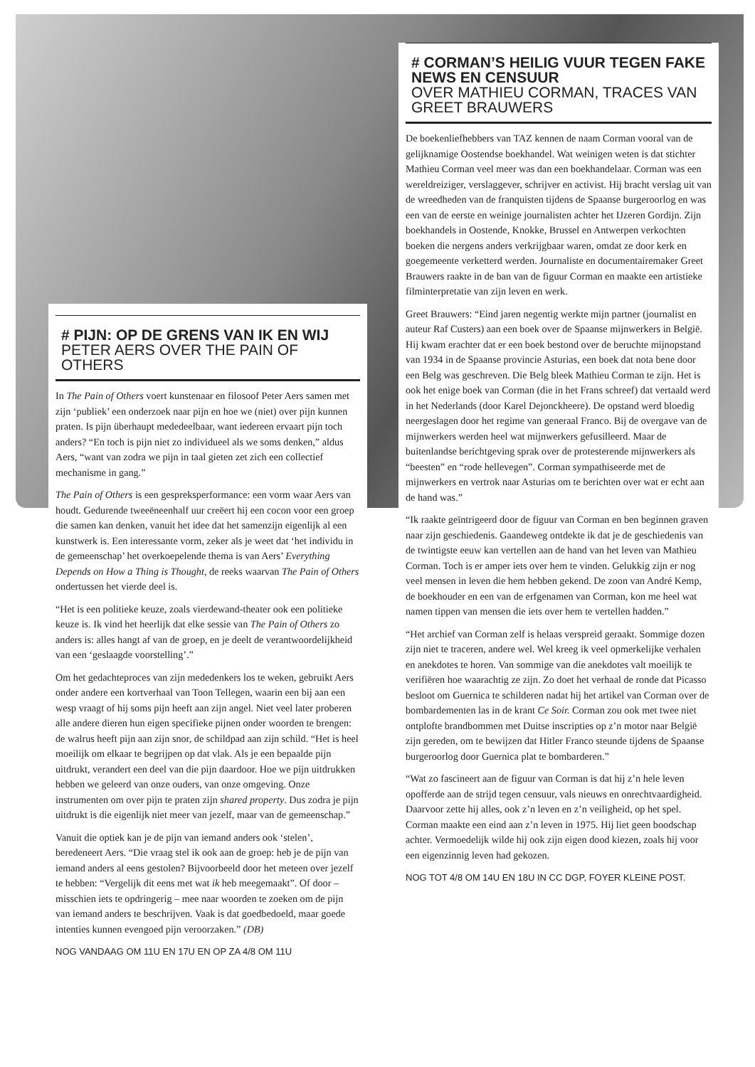# CORMAN’S HEILIG VUUR TEGEN FAKE NEWS EN CENSUUR
OVER MATHIEU CORMAN, TRACES VAN GREET BRAUWERS
De boekenliefhebbers van TAZ kennen de naam Corman vooral van de gelijknamige Oostendse boekhandel. Wat weinigen weten is dat stichter Mathieu Corman veel meer was dan een boekhandelaar. Corman was een wereldreiziger, verslaggever, schrijver en activist. Hij bracht verslag uit van de wreedheden van de franquisten tijdens de Spaanse burgeroorlog en was een van de eerste en weinige journalisten achter het IJzeren Gordijn. Zijn boekhandels in Oostende, Knokke, Brussel en Antwerpen verkochten boeken die nergens anders verkrijgbaar waren, omdat ze door kerk en goegemeente verketterd werden. Journaliste en documentairemaker Greet Brauwers raakte in de ban van de figuur Corman en maakte een artistieke filminterpretatie van zijn leven en werk.
Greet Brauwers: “Eind jaren negentig werkte mijn partner (journalist en auteur Raf Custers) aan een boek over de Spaanse mijnwerkers in België. Hij kwam erachter dat er een boek bestond over de beruchte mijnopstand van 1934 in de Spaanse provincie Asturias, een boek dat nota bene door een Belg was geschreven. Die Belg bleek Mathieu Corman te zijn. Het is ook het enige boek van Corman (die in het Frans schreef) dat vertaald werd in het Nederlands (door Karel Dejonckheere). De opstand werd bloedig neergeslagen door het regime van generaal Franco. Bij de overgave van de mijnwerkers werden heel wat mijnwerkers gefusilleerd. Maar de buitenlandse berichtgeving sprak over de protesterende mijnwerkers als “beesten” en “rode hellevegen”. Corman sympathiseerde met de mijnwerkers en vertrok naar Asturias om te berichten over wat er echt aan de hand was.”
“Ik raakte geïntrigeerd door de figuur van Corman en ben beginnen graven naar zijn geschiedenis. Gaandeweg ontdekte ik dat je de geschiedenis van de twintigste eeuw kan vertellen aan de hand van het leven van Mathieu Corman. Toch is er amper iets over hem te vinden. Gelukkig zijn er nog veel mensen in leven die hem hebben gekend. De zoon van André Kemp, de boekhouder en een van de erfgenamen van Corman, kon me heel wat namen tippen van mensen die iets over hem te vertellen hadden.”
“Het archief van Corman zelf is helaas verspreid geraakt. Sommige dozen zijn niet te traceren, andere wel. Wel kreeg ik veel opmerkelijke verhalen en anekdotes te horen. Van sommige van die anekdotes valt moeilijk te verifiëren hoe waarachtig ze zijn. Zo doet het verhaal de ronde dat Picasso besloot om Guernica te schilderen nadat hij het artikel van Corman over de bombardementen las in de krant Ce Soir. Corman zou ook met twee niet ontplofte brandbommen met Duitse inscripties op z’n motor naar België zijn gereden, om te bewijzen dat Hitler Franco steunde tijdens de Spaanse burgeroorlog door Guernica plat te bombarderen.”
“Wat zo fascineert aan de figuur van Corman is dat hij z’n hele leven opofferde aan de strijd tegen censuur, vals nieuws en onrechtvaardigheid. Daarvoor zette hij alles, ook z’n leven en z’n veiligheid, op het spel. Corman maakte een eind aan z’n leven in 1975. Hij liet geen boodschap achter. Vermoedelijk wilde hij ook zijn eigen dood kiezen, zoals hij voor een eigenzinnig leven had gekozen.
NOG TOT 4/8 OM 14U EN 18U IN CC DGP, FOYER KLEINE POST.
# PIJN: OP DE GRENS VAN IK EN WIJ
PETER AERS OVER THE PAIN OF OTHERS
In The Pain of Others voert kunstenaar en filosoof Peter Aers samen met zijn ‘publiek’ een onderzoek naar pijn en hoe we (niet) over pijn kunnen praten. Is pijn überhaupt mededeelbaar, want iedereen ervaart pijn toch anders? “En toch is pijn niet zo individueel als we soms denken,” aldus Aers, “want van zodra we pijn in taal gieten zet zich een collectief mechanisme in gang.”
The Pain of Others is een gespreksperformance: een vorm waar Aers van houdt. Gedurende tweeëneenhalf uur creëert hij een cocon voor een groep die samen kan denken, vanuit het idee dat het samenzijn eigenlijk al een kunstwerk is. Een interessante vorm, zeker als je weet dat ‘het individu in de gemeenschap’ het overkoepelende thema is van Aers’ Everything Depends on How a Thing is Thought, de reeks waarvan The Pain of Others ondertussen het vierde deel is.
“Het is een politieke keuze, zoals vierdewand-theater ook een politieke keuze is. Ik vind het heerlijk dat elke sessie van The Pain of Others zo anders is: alles hangt af van de groep, en je deelt de verantwoordelijkheid van een ‘geslaagde voorstelling’.”
Om het gedachteproces van zijn mededenkers los te weken, gebruikt Aers onder andere een kortverhaal van Toon Tellegen, waarin een bij aan een wesp vraagt of hij soms pijn heeft aan zijn angel. Niet veel later proberen alle andere dieren hun eigen specifieke pijnen onder woorden te brengen: de walrus heeft pijn aan zijn snor, de schildpad aan zijn schild. “Het is heel moeilijk om elkaar te begrijpen op dat vlak. Als je een bepaalde pijn uitdrukt, verandert een deel van die pijn daardoor. Hoe we pijn uitdrukken hebben we geleerd van onze ouders, van onze omgeving. Onze instrumenten om over pijn te praten zijn shared property. Dus zodra je pijn uitdrukt is die eigenlijk niet meer van jezelf, maar van de gemeenschap.”
Vanuit die optiek kan je de pijn van iemand anders ook ‘stelen’, beredeneert Aers. “Die vraag stel ik ook aan de groep: heb je de pijn van iemand anders al eens gestolen? Bijvoorbeeld door het meteen over jezelf te hebben: “Vergelijk dit eens met wat ik heb meegemaakt”. Of door – misschien iets te opdringerig – mee naar woorden te zoeken om de pijn van iemand anders te beschrijven. Vaak is dat goedbedoeld, maar goede intenties kunnen evengoed pijn veroorzaken.” (DB)
NOG VANDAAG OM 11U EN 17U EN OP ZA 4/8 OM 11U